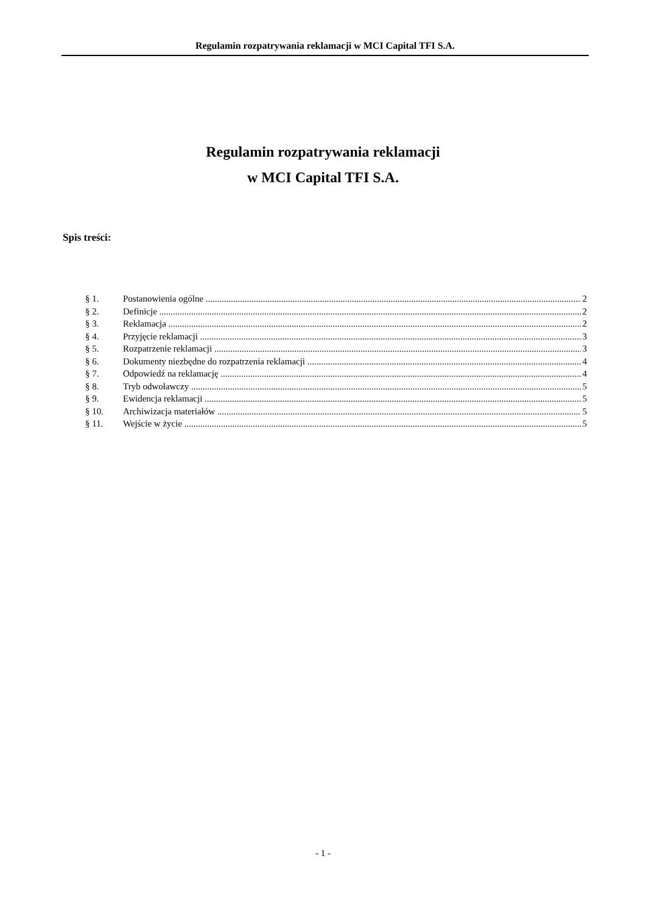Regulamin rozpatrywania reklamacji w MCI Capital TFI S.A.
Regulamin rozpatrywania reklamacji
w MCI Capital TFI S.A.
Spis treści:
§ 1. Postanowienia ogólne 2
§ 2. Definicje 2
§ 3. Reklamacja 2
§ 4. Przyjęcie reklamacji 3
§ 5. Rozpatrzenie reklamacji 3
§ 6. Dokumenty niezbędne do rozpatrzenia reklamacji 4
§ 7. Odpowiedź na reklamację 4
§ 8. Tryb odwoławczy 5
§ 9. Ewidencja reklamacji 5
§ 10. Archiwizacja materiałów 5
§ 11. Wejście w życie 5
- 1 -